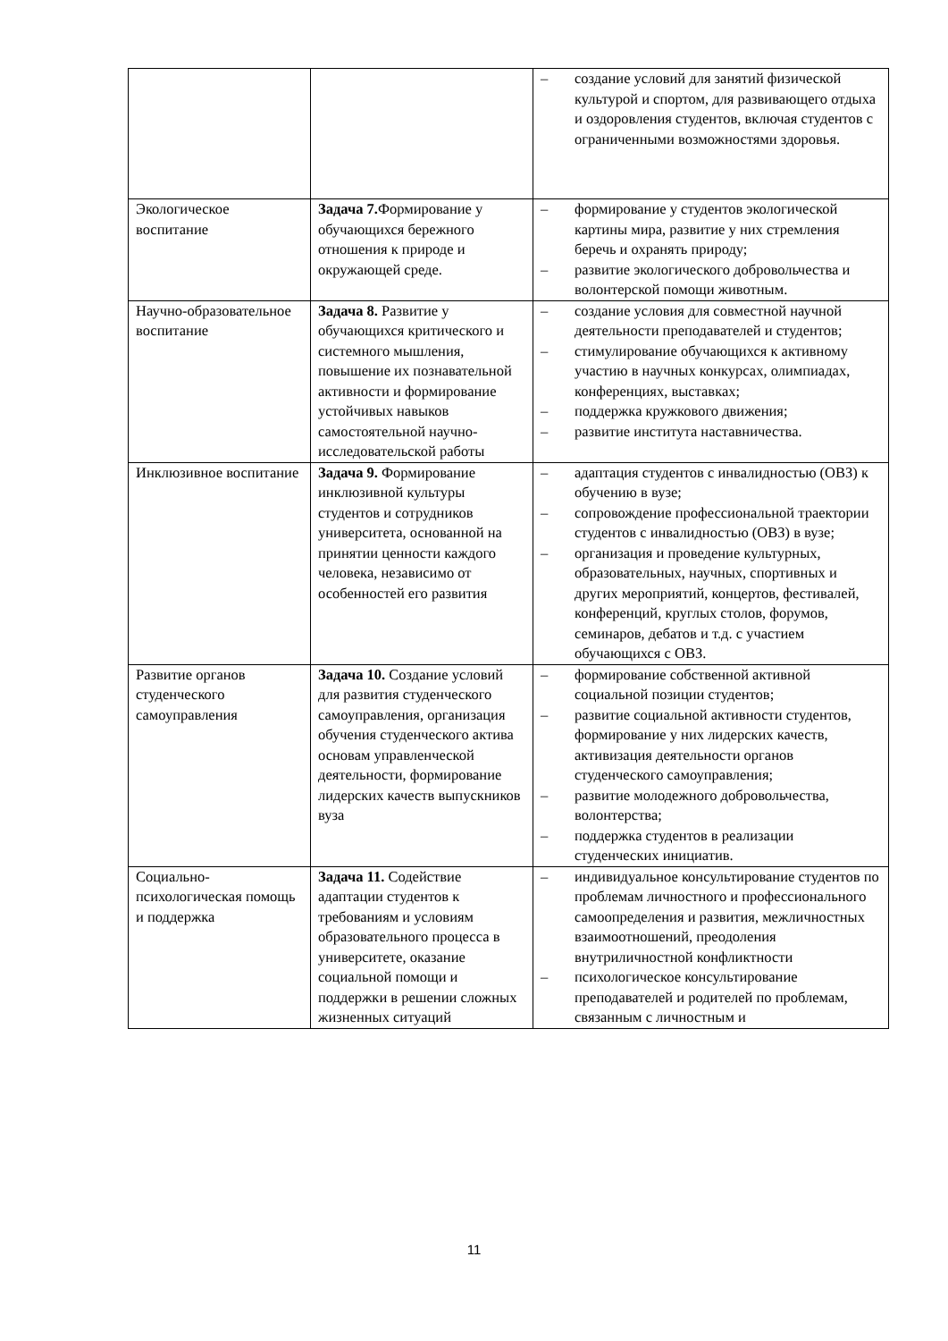| | | – создание условий для занятий физической культурой и спортом, для развивающего отдыха и оздоровления студентов, включая студентов с ограниченными возможностями здоровья. |
| Экологическое воспитание | Задача 7. Формирование у обучающихся бережного отношения к природе и окружающей среде. | – формирование у студентов экологической картины мира, развитие у них стремления беречь и охранять природу; – развитие экологического добровольчества и волонтерской помощи животным. |
| Научно-образовательное воспитание | Задача 8. Развитие у обучающихся критического и системного мышления, повышение их познавательной активности и формирование устойчивых навыков самостоятельной научно-исследовательской работы | – создание условия для совместной научной деятельности преподавателей и студентов; – стимулирование обучающихся к активному участию в научных конкурсах, олимпиадах, конференциях, выставках; – поддержка кружкового движения; – развитие института наставничества. |
| Инклюзивное воспитание | Задача 9. Формирование инклюзивной культуры студентов и сотрудников университета, основанной на принятии ценности каждого человека, независимо от особенностей его развития | – адаптация студентов с инвалидностью (ОВЗ) к обучению в вузе; – сопровождение профессиональной траектории студентов с инвалидностью (ОВЗ) в вузе; – организация и проведение культурных, образовательных, научных, спортивных и других мероприятий, концертов, фестивалей, конференций, круглых столов, форумов, семинаров, дебатов и т.д. с участием обучающихся с ОВЗ. |
| Развитие органов студенческого самоуправления | Задача 10. Создание условий для развития студенческого самоуправления, организация обучения студенческого актива основам управленческой деятельности, формирование лидерских качеств выпускников вуза | – формирование собственной активной социальной позиции студентов; – развитие социальной активности студентов, формирование у них лидерских качеств, активизация деятельности органов студенческого самоуправления; – развитие молодежного добровольчества, волонтерства; – поддержка студентов в реализации студенческих инициатив. |
| Социально-психологическая помощь и поддержка | Задача 11. Содействие адаптации студентов к требованиям и условиям образовательного процесса в университете, оказание социальной помощи и поддержки в решении сложных жизненных ситуаций | – индивидуальное консультирование студентов по проблемам личностного и профессионального самоопределения и развития, межличностных взаимоотношений, преодоления внутриличностной конфликтности – психологическое консультирование преподавателей и родителей по проблемам, связанным с личностным и |
11